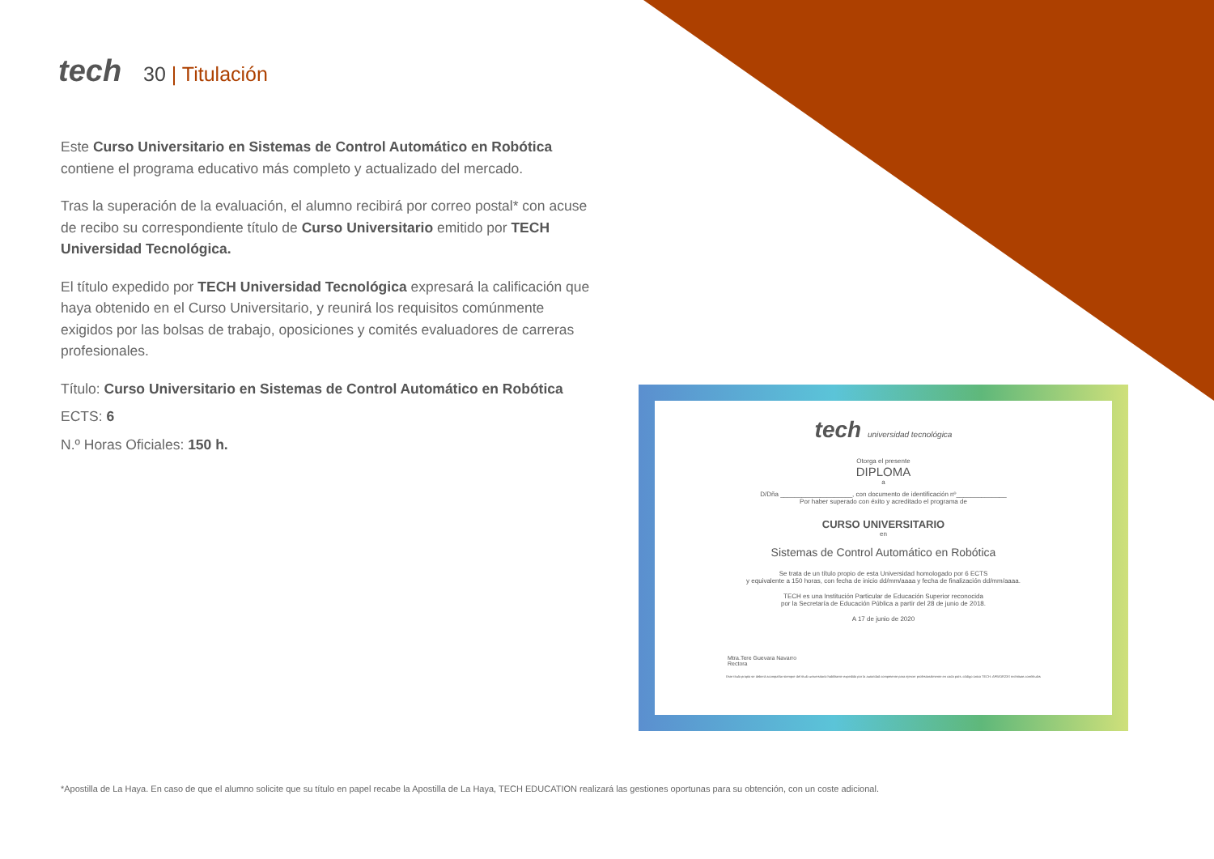tech 30 | Titulación
Este Curso Universitario en Sistemas de Control Automático en Robótica contiene el programa educativo más completo y actualizado del mercado.
Tras la superación de la evaluación, el alumno recibirá por correo postal* con acuse de recibo su correspondiente título de Curso Universitario emitido por TECH Universidad Tecnológica.
El título expedido por TECH Universidad Tecnológica expresará la calificación que haya obtenido en el Curso Universitario, y reunirá los requisitos comúnmente exigidos por las bolsas de trabajo, oposiciones y comités evaluadores de carreras profesionales.
Título: Curso Universitario en Sistemas de Control Automático en Robótica
ECTS: 6
N.º Horas Oficiales: 150 h.
tech universidad tecnológica
Otorga el presente
DIPLOMA
a
D/Dña ____________________, con documento de identificación nº______________
Por haber superado con éxito y acreditado el programa de
CURSO UNIVERSITARIO
en
Sistemas de Control Automático en Robótica
Se trata de un título propio de esta Universidad homologado por 6 ECTS
y equivalente a 150 horas, con fecha de inicio dd/mm/aaaa y fecha de finalización dd/mm/aaaa.
TECH es una Institución Particular de Educación Superior reconocida
por la Secretaría de Educación Pública a partir del 28 de junio de 2018.
A 17 de junio de 2020
Mtra.Tere Guevara Navarro
Rectora
Este título propio se deberá acompañar siempre del título universitario habilitante expedido por la autoridad competente para ejercer profesionalmente en cada país. código único TECH: AFWOR23S techtitute.com/títulos
*Apostilla de La Haya. En caso de que el alumno solicite que su título en papel recabe la Apostilla de La Haya, TECH EDUCATION realizará las gestiones oportunas para su obtención, con un coste adicional.